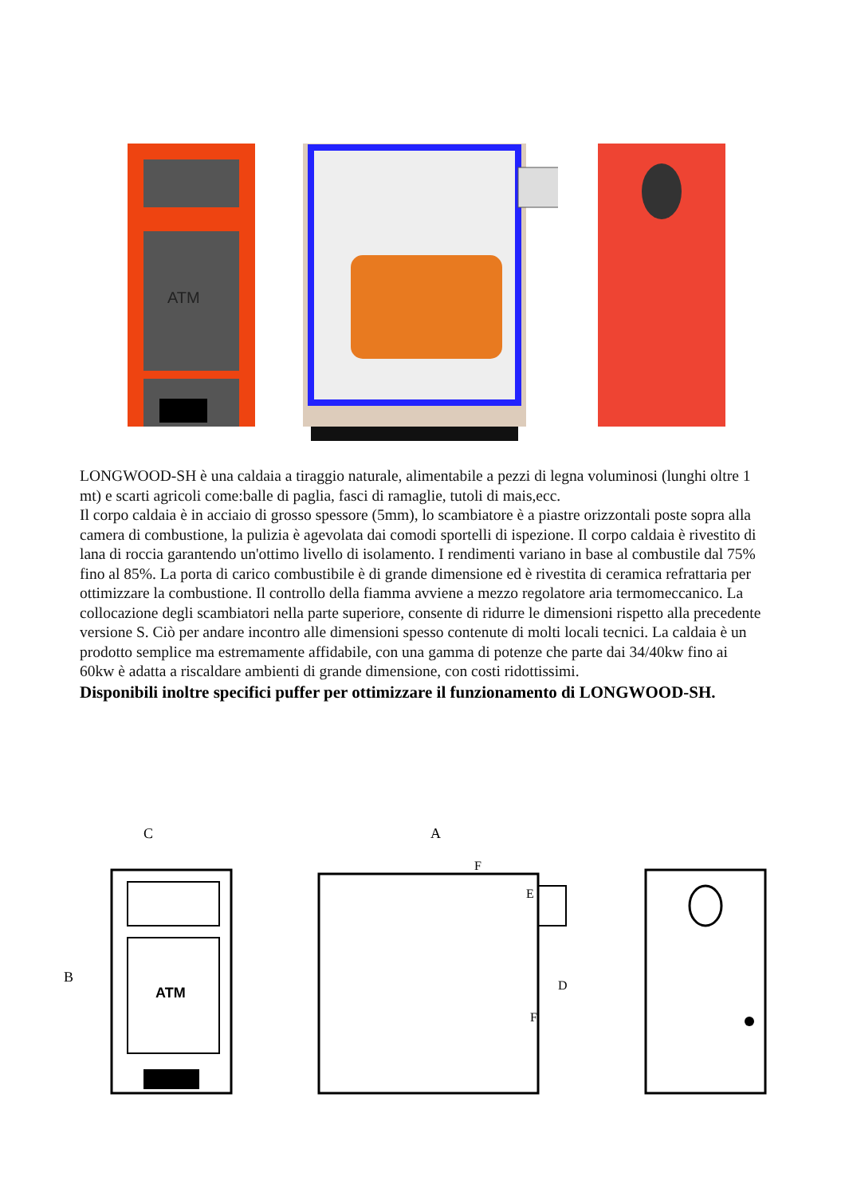ATM
LONGWOOD-SH è una caldaia a tiraggio naturale, alimentabile a pezzi di legna voluminosi (lunghi oltre 1 mt) e scarti agricoli come:balle di paglia, fasci di ramaglie, tutoli di mais,ecc.
Il corpo caldaia è in acciaio di grosso spessore (5mm), lo scambiatore è a piastre orizzontali poste sopra alla camera di combustione, la pulizia è agevolata dai comodi sportelli di ispezione. Il corpo caldaia è rivestito di lana di roccia garantendo un'ottimo livello di isolamento. I rendimenti variano in base al combustile dal 75% fino al 85%. La porta di carico combustibile è di grande dimensione ed è rivestita di ceramica refrattaria per ottimizzare la combustione. Il controllo della fiamma avviene a mezzo regolatore aria termomeccanico. La collocazione degli scambiatori nella parte superiore, consente di ridurre le dimensioni rispetto alla precedente versione S. Ciò per andare incontro alle dimensioni spesso contenute di molti locali tecnici. La caldaia è un prodotto semplice ma estremamente affidabile, con una gamma di potenze che parte dai 34/40kw fino ai 60kw è adatta a riscaldare ambienti di grande dimensione, con costi ridottissimi.
Disponibili inoltre specifici puffer per ottimizzare il funzionamento di LONGWOOD-SH.
C
B
ATM
A
F
E
D
F